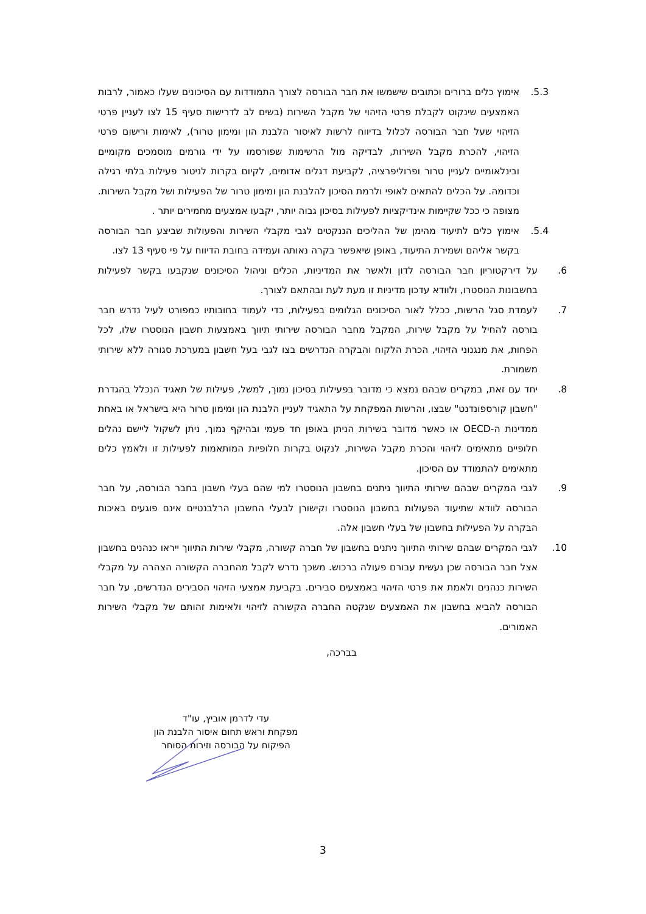5.3. אימוץ כלים ברורים וכתובים שישמשו את חבר הבורסה לצורך התמודדות עם הסיכונים שעלו כאמור, לרבות האמצעים שינקוט לקבלת פרטי הזיהוי של מקבל השירות (בשים לב לדרישות סעיף 15 לצו לעניין פרטי הזיהוי שעל חבר הבורסה לכלול בדיווח לרשות לאיסור הלבנת הון ומימון טרור), לאימות ורישום פרטי הזיהוי, להכרת מקבל השירות, לבדיקה מול הרשימות שפורסמו על ידי גורמים מוסמכים מקומיים ובינלאומיים לעניין טרור ופרוליפרציה, לקביעת דגלים אדומים, לקיום בקרות לניטור פעילות בלתי רגילה וכדומה. על הכלים להתאים לאופי ולרמת הסיכון להלבנת הון ומימון טרור של הפעילות ושל מקבל השירות. מצופה כי ככל שקיימות אינדיקציות לפעילות בסיכון גבוה יותר, יקבעו אמצעים מחמירים יותר .
5.4. אימוץ כלים לתיעוד מהימן של ההליכים הננקטים לגבי מקבלי השירות והפעולות שביצע חבר הבורסה בקשר אליהם ושמירת התיעוד, באופן שיאפשר בקרה נאותה ועמידה בחובת הדיווח על פי סעיף 13 לצו.
6. על דירקטוריון חבר הבורסה לדון ולאשר את המדיניות, הכלים וניהול הסיכונים שנקבעו בקשר לפעילות בחשבונות הנוסטרו, ולוודא עדכון מדיניות זו מעת לעת ובהתאם לצורך.
7. לעמדת סגל הרשות, ככלל לאור הסיכונים הגלומים בפעילות, כדי לעמוד בחובותיו כמפורט לעיל נדרש חבר בורסה להחיל על מקבל שירות, המקבל מחבר הבורסה שירותי תיווך באמצעות חשבון הנוסטרו שלו, לכל הפחות, את מנגנוני הזיהוי, הכרת הלקוח והבקרה הנדרשים בצו לגבי בעל חשבון במערכת סגורה ללא שירותי משמורת.
8. יחד עם זאת, במקרים שבהם נמצא כי מדובר בפעילות בסיכון נמוך, למשל, פעילות של תאגיד הנכלל בהגדרת "חשבון קורספונדנט" שבצו, והרשות המפקחת על התאגיד לעניין הלבנת הון ומימון טרור היא בישראל או באחת ממדינות ה-OECD או כאשר מדובר בשירות הניתן באופן חד פעמי ובהיקף נמוך, ניתן לשקול ליישם נהלים חלופיים מתאימים לזיהוי והכרת מקבל השירות, לנקוט בקרות חלופיות המותאמות לפעילות זו ולאמץ כלים מתאימים להתמודד עם הסיכון.
9. לגבי המקרים שבהם שירותי התיווך ניתנים בחשבון הנוסטרו למי שהם בעלי חשבון בחבר הבורסה, על חבר הבורסה לוודא שתיעוד הפעולות בחשבון הנוסטרו וקישורן לבעלי החשבון הרלבנטיים אינם פוגעים באיכות הבקרה על הפעילות בחשבון של בעלי חשבון אלה.
10. לגבי המקרים שבהם שירותי התיווך ניתנים בחשבון של חברה קשורה, מקבלי שירות התיווך ייראו כנהנים בחשבון אצל חבר הבורסה שכן נעשית עבורם פעולה ברכוש. משכך נדרש לקבל מהחברה הקשורה הצהרה על מקבלי השירות כנהנים ולאמת את פרטי הזיהוי באמצעים סבירים. בקביעת אמצעי הזיהוי הסבירים הנדרשים, על חבר הבורסה להביא בחשבון את האמצעים שנקטה החברה הקשורה לזיהוי ולאימות זהותם של מקבלי השירות האמורים.
בברכה,
עדי לדרמן אוביץ, עו"ד
מפקחת וראש תחום איסור הלבנת הון
הפיקוח על הבורסה וזירות הסוחר
3